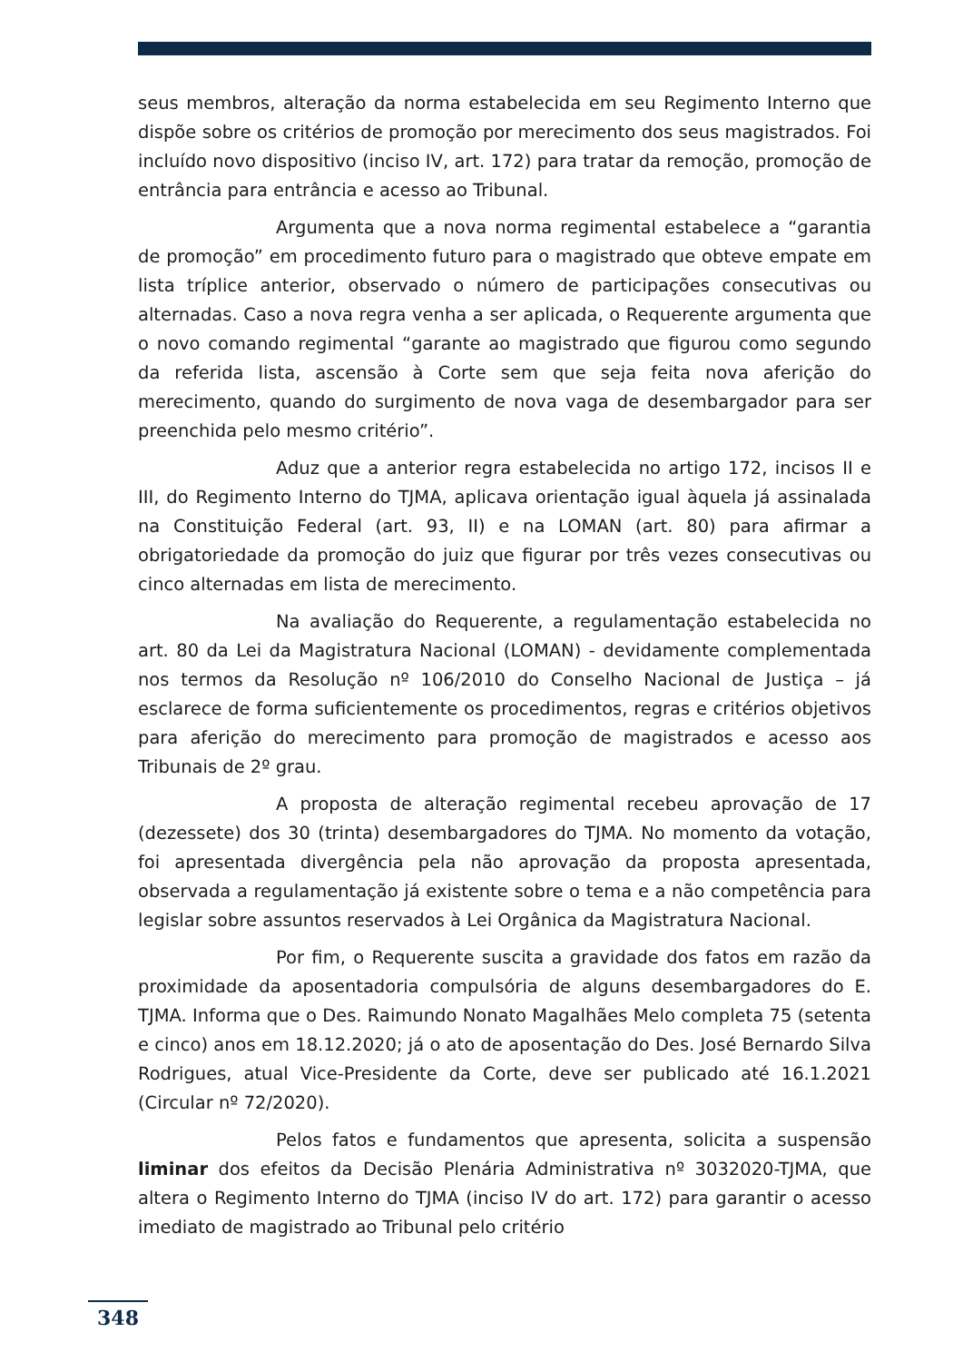seus membros, alteração da norma estabelecida em seu Regimento Interno que dispõe sobre os critérios de promoção por merecimento dos seus magistrados. Foi incluído novo dispositivo (inciso IV, art. 172) para tratar da remoção, promoção de entrância para entrância e acesso ao Tribunal.
Argumenta que a nova norma regimental estabelece a “garantia de promoção” em procedimento futuro para o magistrado que obteve empate em lista tríplice anterior, observado o número de participações consecutivas ou alternadas. Caso a nova regra venha a ser aplicada, o Requerente argumenta que o novo comando regimental “garante ao magistrado que figurou como segundo da referida lista, ascensão à Corte sem que seja feita nova aferição do merecimento, quando do surgimento de nova vaga de desembargador para ser preenchida pelo mesmo critério”.
Aduz que a anterior regra estabelecida no artigo 172, incisos II e III, do Regimento Interno do TJMA, aplicava orientação igual àquela já assinalada na Constituição Federal (art. 93, II) e na LOMAN (art. 80) para afirmar a obrigatoriedade da promoção do juiz que figurar por três vezes consecutivas ou cinco alternadas em lista de merecimento.
Na avaliação do Requerente, a regulamentação estabelecida no art. 80 da Lei da Magistratura Nacional (LOMAN) - devidamente complementada nos termos da Resolução nº 106/2010 do Conselho Nacional de Justiça – já esclarece de forma suficientemente os procedimentos, regras e critérios objetivos para aferição do merecimento para promoção de magistrados e acesso aos Tribunais de 2º grau.
A proposta de alteração regimental recebeu aprovação de 17 (dezessete) dos 30 (trinta) desembargadores do TJMA. No momento da votação, foi apresentada divergência pela não aprovação da proposta apresentada, observada a regulamentação já existente sobre o tema e a não competência para legislar sobre assuntos reservados à Lei Orgânica da Magistratura Nacional.
Por fim, o Requerente suscita a gravidade dos fatos em razão da proximidade da aposentadoria compulsória de alguns desembargadores do E. TJMA. Informa que o Des. Raimundo Nonato Magalhães Melo completa 75 (setenta e cinco) anos em 18.12.2020; já o ato de aposentação do Des. José Bernardo Silva Rodrigues, atual Vice-Presidente da Corte, deve ser publicado até 16.1.2021 (Circular nº 72/2020).
Pelos fatos e fundamentos que apresenta, solicita a suspensão liminar dos efeitos da Decisão Plenária Administrativa nº 3032020-TJMA, que altera o Regimento Interno do TJMA (inciso IV do art. 172) para garantir o acesso imediato de magistrado ao Tribunal pelo critério
348